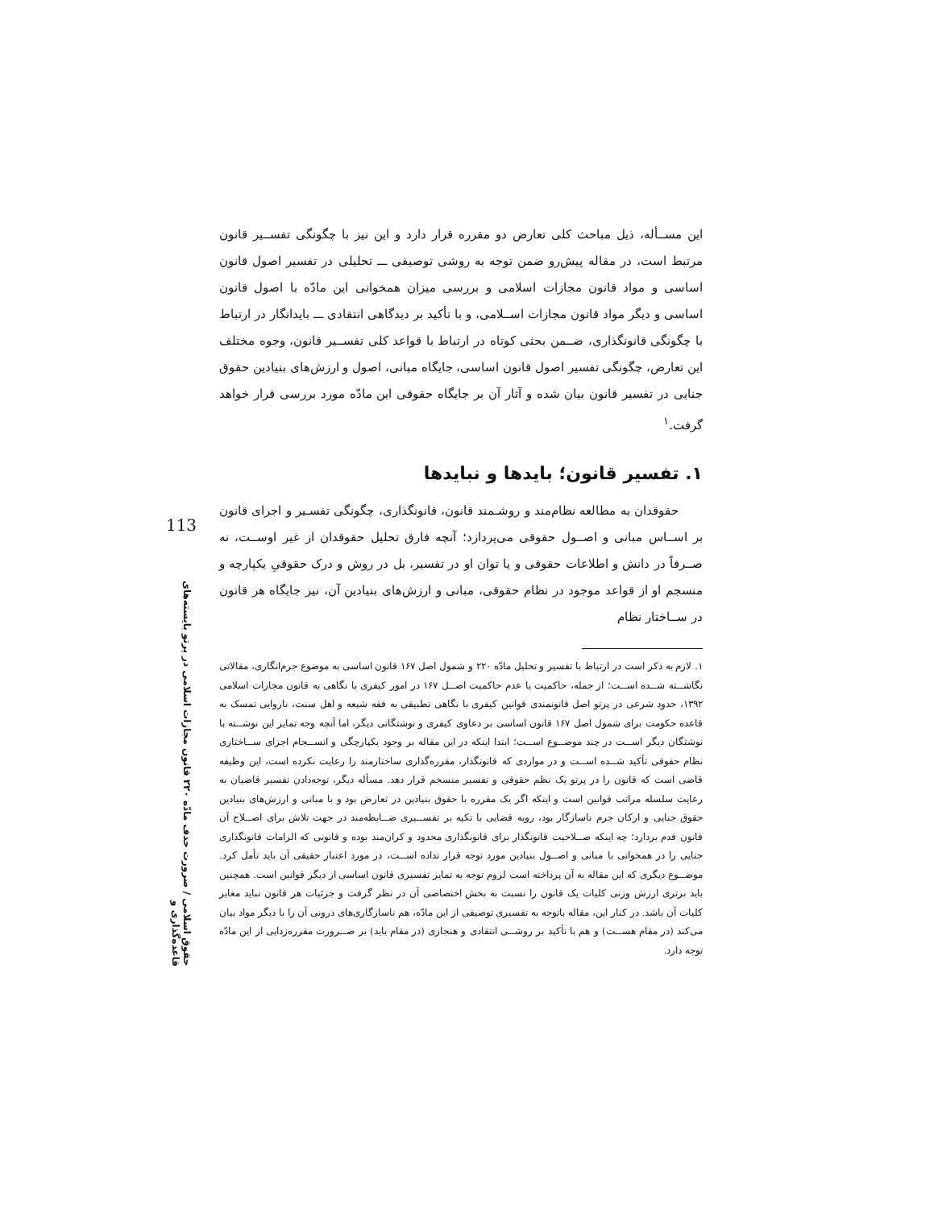این مســأله، ذیل مباحث کلی تعارض دو مقرره قرار دارد و این نیز با چگونگی تفســیر قانون مرتبط است، در مقاله پیش‌رو ضمن توجه به روشی توصیفی ـــ تحلیلی در تفسیر اصول قانون اساسی و مواد قانون مجازات اسلامی و بررسی میزان همخوانی این مادّه با اصول قانون اساسی و دیگر مواد قانون مجازات اســلامی، و با تأکید بر دیدگاهی انتقادی ـــ بایدانگار در ارتباط با چگونگی قانونگذاری، ضــمن بحثی کوتاه در ارتباط با قواعد کلی تفســیر قانون، وجوه مختلف این تعارض، چگونگی تفسیر اصول قانون اساسی، جایگاه مبانی، اصول و ارزش‌های بنیادین حقوق جنایی در تفسیر قانون بیان شده و آثار آن بر جایگاه حقوقی این مادّه مورد بررسی قرار خواهد گرفت.<sup>۱</sup>
۱. تفسیر قانون؛ بایدها و نبایدها
حقوقدان به مطالعه نظام‌مند و روشـمند قانون، قانونگذاری، چگونگی تفسـیر و اجرای قانون بر اســاس مبانی و اصــول حقوقی می‌پردازد؛ آنچه فارق تحلیل حقوقدان از غیر اوســت، نه صــرفاً در دانش و اطلاعات حقوقی و یا توان او در تفسیر، بل در روش و درک حقوقیِ یکپارچه و منسجم او از قواعد موجود در نظام حقوقی، مبانی و ارزش‌های بنیادین آن، نیز جایگاه هر قانون در ســاختار نظام
۱. لازم به ذکر است در ارتباط با تفسیر و تحلیل مادّه ۲۲۰ و شمول اصل ۱۶۷ قانون اساسی به موضوع جرم‌انگاری، مقالاتی نگاشــته شــده اســت؛ از جمله، حاکمیت یا عدم حاکمیت اصــل ۱۶۷ در امور کیفری با نگاهی به قانون مجازات اسلامی ۱۳۹۲، حدود شرعی در پرتو اصل قانونمندی قوانین کیفری با نگاهی تطبیقی به فقه شیعه و اهل سنت، ناروایی تمسک به قاعده حکومت برای شمول اصل ۱۶۷ قانون اساسی بر دعاوی کیفری و نوشتگانی دیگر، اما آنچه وجه تمایز این نوشــته با نوشتگان دیگر اســت در چند موضــوع اســت؛ ابتدا اینکه در این مقاله بر وجود یکپارچگی و انســجام اجزای ســاختاری نظام حقوقی تأکید شــده اســت و در مواردی که قانونگذار، مقرره‌گذاری ساختارمند را رعایت نکرده است، این وظیفه قاضی است که قانون را در پرتو یک نظم حقوقی و تفسیر منسجم قرار دهد. مسأله دیگر، توجه‌دادن تفسیر قاضیان به رعایت سلسله مراتب قوانین است و اینکه اگر یک مقرره با حقوق بنیادین در تعارض بود و با مبانی و ارزش‌های بنیادین حقوق جنایی و ارکان جرم ناسازگار بود، رویه قضایی با تکیه بر تفســیری ضــابطه‌مند در جهت تلاش برای اصــلاح آن قانون قدم بردارد؛ چه اینکه صــلاحیت قانونگذار برای قانونگذاری محدود و کران‌مند بوده و قانونی که الزامات قانونگذاری جنایی را در همخوانی با مبانی و اصــول بنیادین مورد توجه قرار نداده اســت، در مورد اعتبار حقیقی آن باید تأمل کرد. موضــوع دیگری که این مقاله به آن پرداخته است لزوم توجه به تمایز تفسیری قانون اساسی از دیگر قوانین است. همچنین باید برتری ارزش وزنی کلیات یک قانون را نسبت به بخش اختصاصی آن در نظر گرفت و جزئیات هر قانون نباید مغایر کلیات آن باشد. در کنار این، مقاله باتوجه به تفسیری توصیفی از این مادّه، هم ناسازگاری‌های درونی آن را با دیگر مواد بیان می‌کند (در مقام هســت) و هم با تأکید بر روشــی انتقادی و هنجاری (در مقام باید) بر ضــرورت مقرره‌زدایی از این مادّه توجه دارد.
113
حقوق اسلامی / ضرورت حذف مادّه ۲۲۰ قانون مجازات اسلامی در پرتو بایسته‌های قاعده‌گذاری و